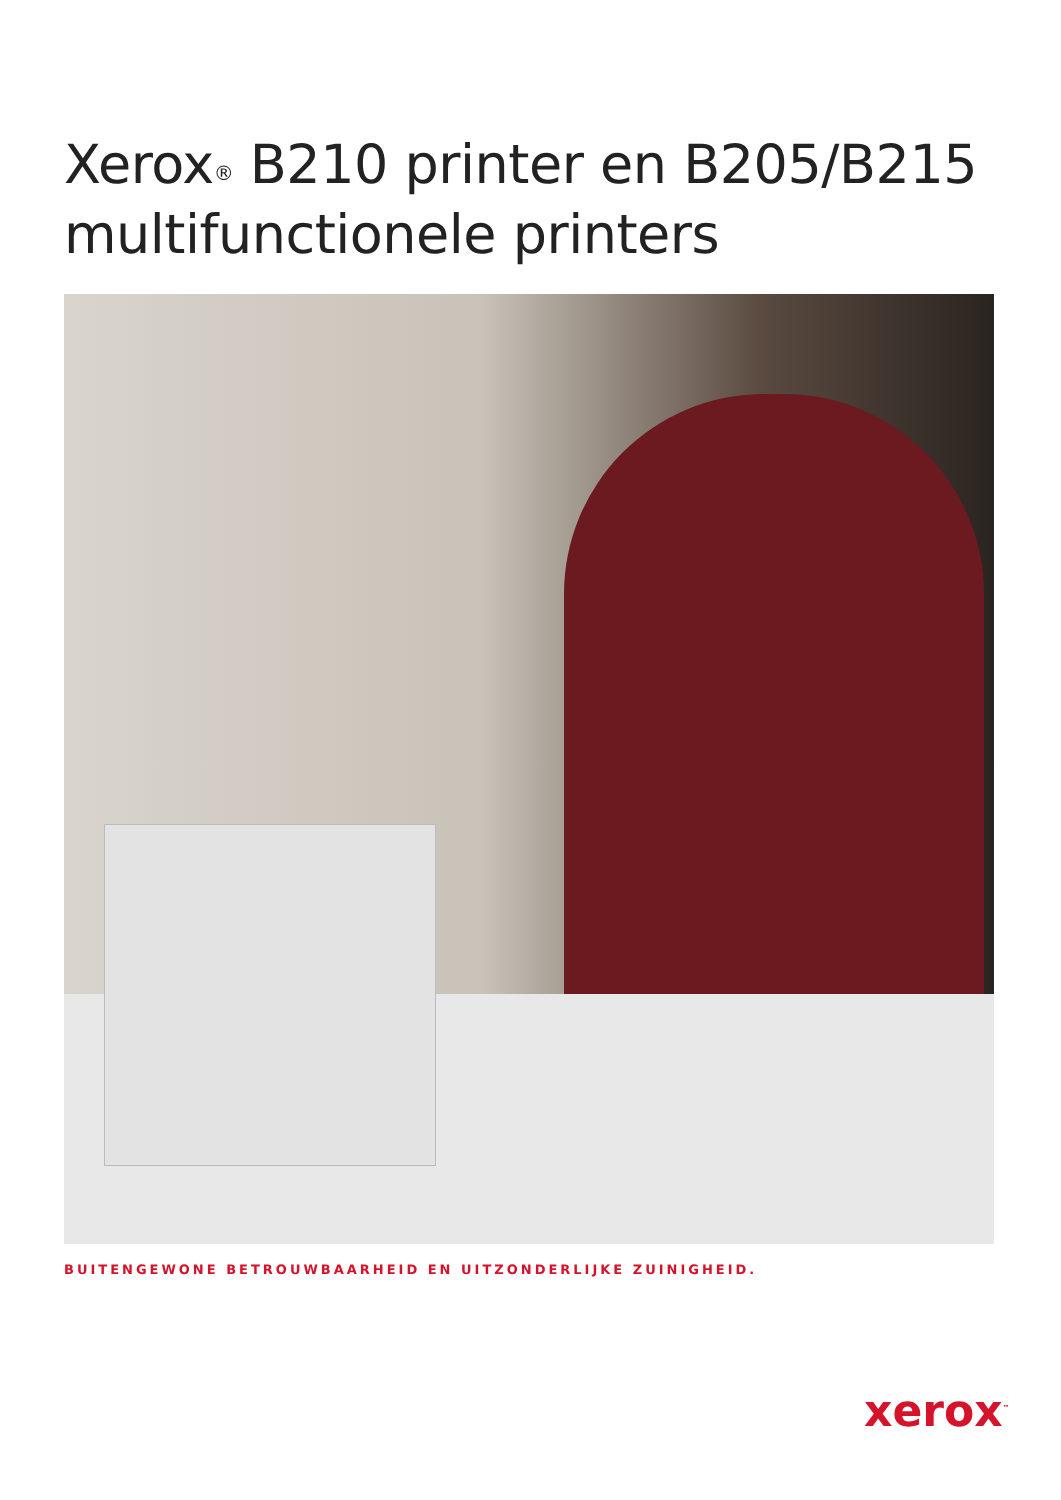Xerox<sup>®</sup> B210 printer en B205/B215
multifunctionele printers
BUITENGEWONE BETROUWBAARHEID EN UITZONDERLIJKE ZUINIGHEID.
xerox<sup>™</sup>